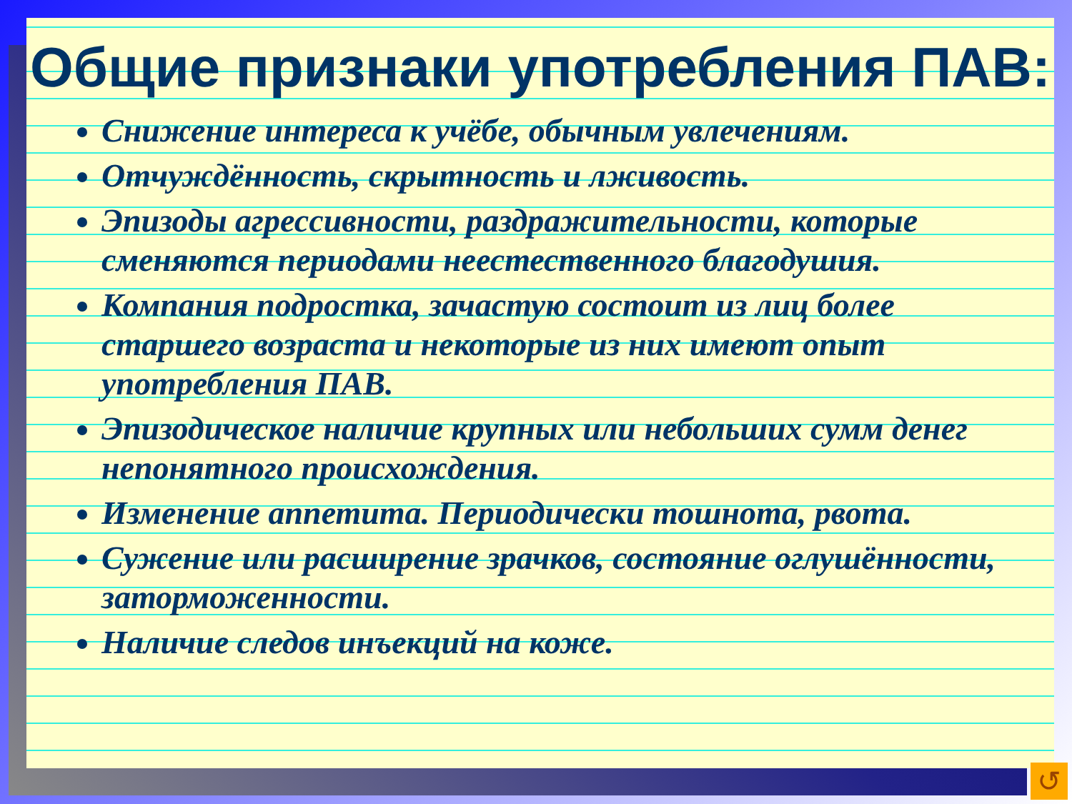Общие признаки употребления ПАВ:
Снижение интереса к учёбе, обычным увлечениям.
Отчуждённость, скрытность и лживость.
Эпизоды агрессивности, раздражительности, которые сменяются периодами неестественного благодушия.
Компания подростка, зачастую состоит из лиц более старшего возраста и некоторые из них имеют опыт употребления ПАВ.
Эпизодическое наличие крупных или небольших сумм денег непонятного происхождения.
Изменение аппетита. Периодически тошнота, рвота.
Сужение или расширение зрачков, состояние оглушённости, заторможенности.
Наличие следов инъекций на коже.
↺